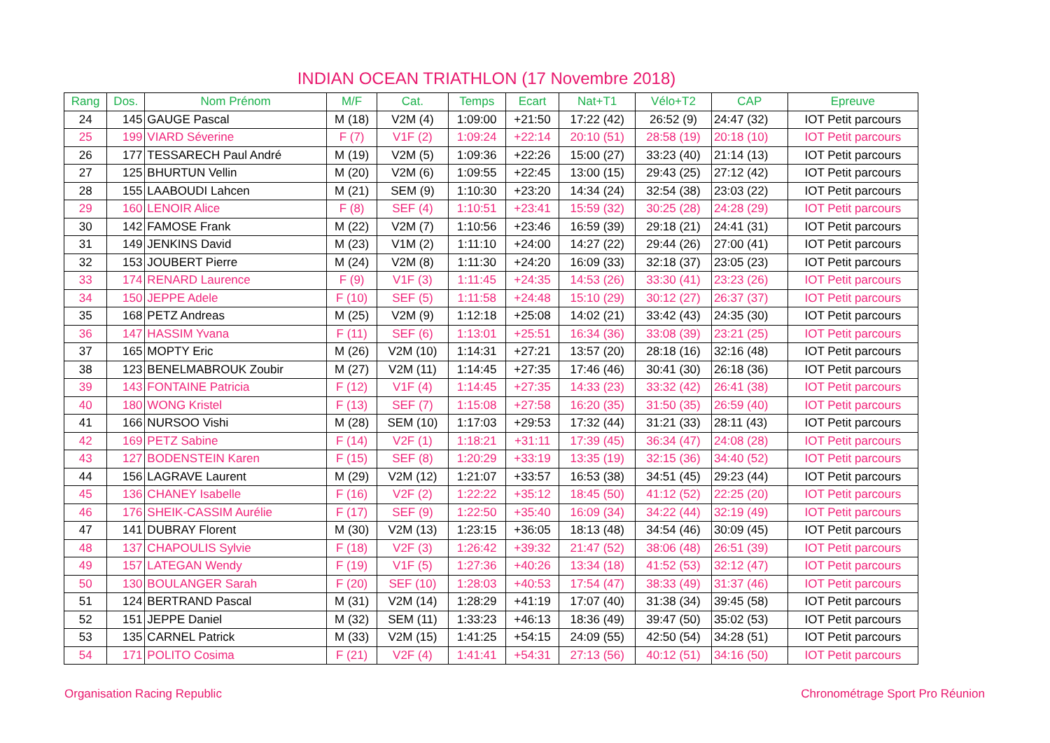INDIAN OCEAN TRIATHLON (17 Novembre 2018)
| Rang | Dos. | Nom Prénom | M/F | Cat. | Temps | Ecart | Nat+T1 | Vélo+T2 | CAP | Epreuve |
| --- | --- | --- | --- | --- | --- | --- | --- | --- | --- | --- |
| 24 | 145 | GAUGE Pascal | M (18) | V2M (4) | 1:09:00 | +21:50 | 17:22 (42) | 26:52 (9) | 24:47 (32) | IOT Petit parcours |
| 25 | 199 | VIARD Séverine | F (7) | V1F (2) | 1:09:24 | +22:14 | 20:10 (51) | 28:58 (19) | 20:18 (10) | IOT Petit parcours |
| 26 | 177 | TESSARECH Paul André | M (19) | V2M (5) | 1:09:36 | +22:26 | 15:00 (27) | 33:23 (40) | 21:14 (13) | IOT Petit parcours |
| 27 | 125 | BHURTUN Vellin | M (20) | V2M (6) | 1:09:55 | +22:45 | 13:00 (15) | 29:43 (25) | 27:12 (42) | IOT Petit parcours |
| 28 | 155 | LAABOUDI Lahcen | M (21) | SEM (9) | 1:10:30 | +23:20 | 14:34 (24) | 32:54 (38) | 23:03 (22) | IOT Petit parcours |
| 29 | 160 | LENOIR Alice | F (8) | SEF (4) | 1:10:51 | +23:41 | 15:59 (32) | 30:25 (28) | 24:28 (29) | IOT Petit parcours |
| 30 | 142 | FAMOSE Frank | M (22) | V2M (7) | 1:10:56 | +23:46 | 16:59 (39) | 29:18 (21) | 24:41 (31) | IOT Petit parcours |
| 31 | 149 | JENKINS David | M (23) | V1M (2) | 1:11:10 | +24:00 | 14:27 (22) | 29:44 (26) | 27:00 (41) | IOT Petit parcours |
| 32 | 153 | JOUBERT Pierre | M (24) | V2M (8) | 1:11:30 | +24:20 | 16:09 (33) | 32:18 (37) | 23:05 (23) | IOT Petit parcours |
| 33 | 174 | RENARD Laurence | F (9) | V1F (3) | 1:11:45 | +24:35 | 14:53 (26) | 33:30 (41) | 23:23 (26) | IOT Petit parcours |
| 34 | 150 | JEPPE Adele | F (10) | SEF (5) | 1:11:58 | +24:48 | 15:10 (29) | 30:12 (27) | 26:37 (37) | IOT Petit parcours |
| 35 | 168 | PETZ Andreas | M (25) | V2M (9) | 1:12:18 | +25:08 | 14:02 (21) | 33:42 (43) | 24:35 (30) | IOT Petit parcours |
| 36 | 147 | HASSIM Yvana | F (11) | SEF (6) | 1:13:01 | +25:51 | 16:34 (36) | 33:08 (39) | 23:21 (25) | IOT Petit parcours |
| 37 | 165 | MOPTY Eric | M (26) | V2M (10) | 1:14:31 | +27:21 | 13:57 (20) | 28:18 (16) | 32:16 (48) | IOT Petit parcours |
| 38 | 123 | BENELMABROUK Zoubir | M (27) | V2M (11) | 1:14:45 | +27:35 | 17:46 (46) | 30:41 (30) | 26:18 (36) | IOT Petit parcours |
| 39 | 143 | FONTAINE Patricia | F (12) | V1F (4) | 1:14:45 | +27:35 | 14:33 (23) | 33:32 (42) | 26:41 (38) | IOT Petit parcours |
| 40 | 180 | WONG Kristel | F (13) | SEF (7) | 1:15:08 | +27:58 | 16:20 (35) | 31:50 (35) | 26:59 (40) | IOT Petit parcours |
| 41 | 166 | NURSOO Vishi | M (28) | SEM (10) | 1:17:03 | +29:53 | 17:32 (44) | 31:21 (33) | 28:11 (43) | IOT Petit parcours |
| 42 | 169 | PETZ Sabine | F (14) | V2F (1) | 1:18:21 | +31:11 | 17:39 (45) | 36:34 (47) | 24:08 (28) | IOT Petit parcours |
| 43 | 127 | BODENSTEIN Karen | F (15) | SEF (8) | 1:20:29 | +33:19 | 13:35 (19) | 32:15 (36) | 34:40 (52) | IOT Petit parcours |
| 44 | 156 | LAGRAVE Laurent | M (29) | V2M (12) | 1:21:07 | +33:57 | 16:53 (38) | 34:51 (45) | 29:23 (44) | IOT Petit parcours |
| 45 | 136 | CHANEY Isabelle | F (16) | V2F (2) | 1:22:22 | +35:12 | 18:45 (50) | 41:12 (52) | 22:25 (20) | IOT Petit parcours |
| 46 | 176 | SHEIK-CASSIM Aurélie | F (17) | SEF (9) | 1:22:50 | +35:40 | 16:09 (34) | 34:22 (44) | 32:19 (49) | IOT Petit parcours |
| 47 | 141 | DUBRAY Florent | M (30) | V2M (13) | 1:23:15 | +36:05 | 18:13 (48) | 34:54 (46) | 30:09 (45) | IOT Petit parcours |
| 48 | 137 | CHAPOULIS Sylvie | F (18) | V2F (3) | 1:26:42 | +39:32 | 21:47 (52) | 38:06 (48) | 26:51 (39) | IOT Petit parcours |
| 49 | 157 | LATEGAN Wendy | F (19) | V1F (5) | 1:27:36 | +40:26 | 13:34 (18) | 41:52 (53) | 32:12 (47) | IOT Petit parcours |
| 50 | 130 | BOULANGER Sarah | F (20) | SEF (10) | 1:28:03 | +40:53 | 17:54 (47) | 38:33 (49) | 31:37 (46) | IOT Petit parcours |
| 51 | 124 | BERTRAND Pascal | M (31) | V2M (14) | 1:28:29 | +41:19 | 17:07 (40) | 31:38 (34) | 39:45 (58) | IOT Petit parcours |
| 52 | 151 | JEPPE Daniel | M (32) | SEM (11) | 1:33:23 | +46:13 | 18:36 (49) | 39:47 (50) | 35:02 (53) | IOT Petit parcours |
| 53 | 135 | CARNEL Patrick | M (33) | V2M (15) | 1:41:25 | +54:15 | 24:09 (55) | 42:50 (54) | 34:28 (51) | IOT Petit parcours |
| 54 | 171 | POLITO Cosima | F (21) | V2F (4) | 1:41:41 | +54:31 | 27:13 (56) | 40:12 (51) | 34:16 (50) | IOT Petit parcours |
Organisation Racing Republic Chronométrage Sport Pro Réunion